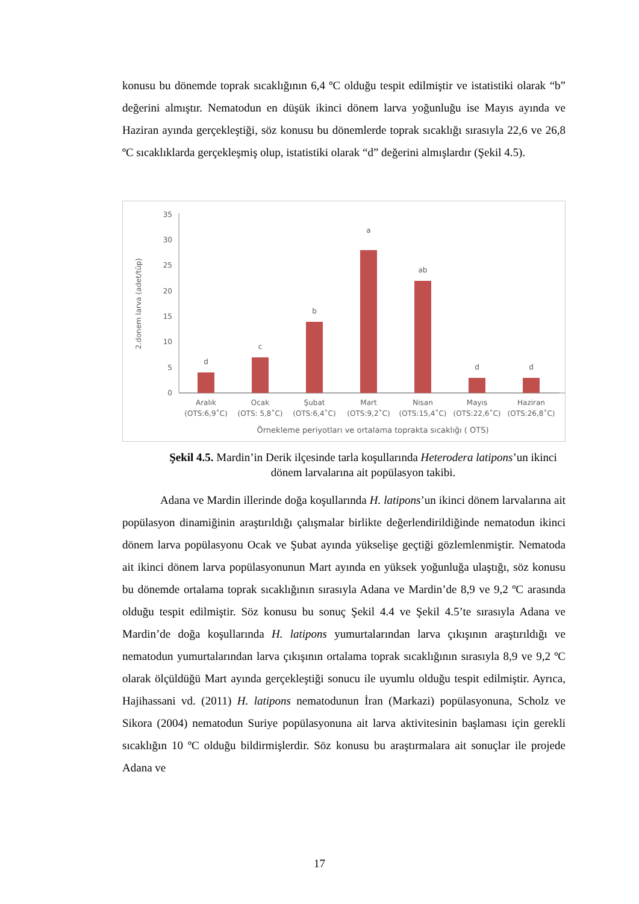konusu bu dönemde toprak sıcaklığının 6,4 ºC olduğu tespit edilmiştir ve istatistiki olarak “b” değerini almıştır. Nematodun en düşük ikinci dönem larva yoğunluğu ise Mayıs ayında ve Haziran ayında gerçekleştiği, söz konusu bu dönemlerde toprak sıcaklığı sırasıyla 22,6 ve 26,8 ºC sıcaklıklarda gerçekleşmiş olup, istatistiki olarak “d” değerini almışlardır (Şekil 4.5).
2.donem larva (adet/tüp)
0
5
10
15
20
25
30
35
d
c
b
a
ab
d
d
Aralık
(OTS:6,9˚C)
Ocak
(OTS: 5,8˚C)
Şubat
(OTS:6,4˚C)
Mart
(OTS:9,2˚C)
Nisan
(OTS:15,4˚C)
Mayıs
(OTS:22,6˚C)
Haziran
(OTS:26,8˚C)
Örnekleme periyotları ve ortalama toprakta sıcaklığı ( OTS)
Şekil 4.5. Mardin’in Derik ilçesinde tarla koşullarında Heterodera latipons’un ikinci dönem larvalarına ait popülasyon takibi.
Adana ve Mardin illerinde doğa koşullarında H. latipons’un ikinci dönem larvalarına ait popülasyon dinamiğinin araştırıldığı çalışmalar birlikte değerlendirildiğinde nematodun ikinci dönem larva popülasyonu Ocak ve Şubat ayında yükselişe geçtiği gözlemlenmiştir. Nematoda ait ikinci dönem larva popülasyonunun Mart ayında en yüksek yoğunluğa ulaştığı, söz konusu bu dönemde ortalama toprak sıcaklığının sırasıyla Adana ve Mardin’de 8,9 ve 9,2 ºC arasında olduğu tespit edilmiştir. Söz konusu bu sonuç Şekil 4.4 ve Şekil 4.5’te sırasıyla Adana ve Mardin’de doğa koşullarında H. latipons yumurtalarından larva çıkışının araştırıldığı ve nematodun yumurtalarından larva çıkışının ortalama toprak sıcaklığının sırasıyla 8,9 ve 9,2 ºC olarak ölçüldüğü Mart ayında gerçekleştiği sonucu ile uyumlu olduğu tespit edilmiştir. Ayrıca, Hajihassani vd. (2011) H. latipons nematodunun İran (Markazi) popülasyonuna, Scholz ve Sikora (2004) nematodun Suriye popülasyonuna ait larva aktivitesinin başlaması için gerekli sıcaklığın 10 ºC olduğu bildirmişlerdir. Söz konusu bu araştırmalara ait sonuçlar ile projede Adana ve
17